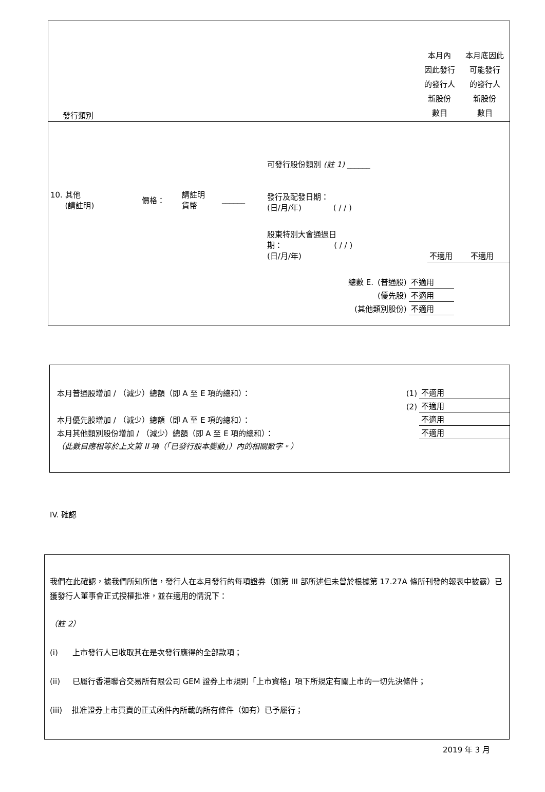| 發行類別 | 本月內 因此發行 的發行人 新股份 數目 | 本月底因此 可能發行 的發行人 新股份 數目 |
| 10. 其他 (請註明) | 價格： | 請註明 貨幣 | ______ | 可發行股份類別 (註 1) ______ | | |
| | | | | 發行及配發日期： (日/月/年) ( / / ) | | |
| | | | | 股東特別大會通過日 期： ( / / ) (日/月/年) | 不適用 | 不適用 |
| 總數 E. | (普通股) | 不適用 |
| | (優先股) | 不適用 |
| (其他類別股份) | | 不適用 |
| 本月普通股增加 / （減少）總額（即 A 至 E 項的總和）： | (1) | 不適用 |
| | (2) | 不適用 |
| 本月優先股增加 / （減少）總額（即 A 至 E 項的總和）： | | 不適用 |
| 本月其他類別股份增加 / （減少）總額（即 A 至 E 項的總和）： | | 不適用 |
| （此數目應相等於上文第 II 項（「已發行股本變動」）內的相關數字。） | | |
IV. 確認
我們在此確認，據我們所知所信，發行人在本月發行的每項證券（如第 III 部所述但未曾於根據第 17.27A 條所刊發的報表中披露）已獲發行人董事會正式授權批准，並在適用的情況下：
（註 2）
(i) 上市發行人已收取其在是次發行應得的全部款項；
(ii) 已履行香港聯合交易所有限公司 GEM 證券上市規則「上市資格」項下所規定有關上市的一切先決條件；
(iii) 批准證券上市買賣的正式函件內所載的所有條件（如有）已予履行；
2019 年 3 月